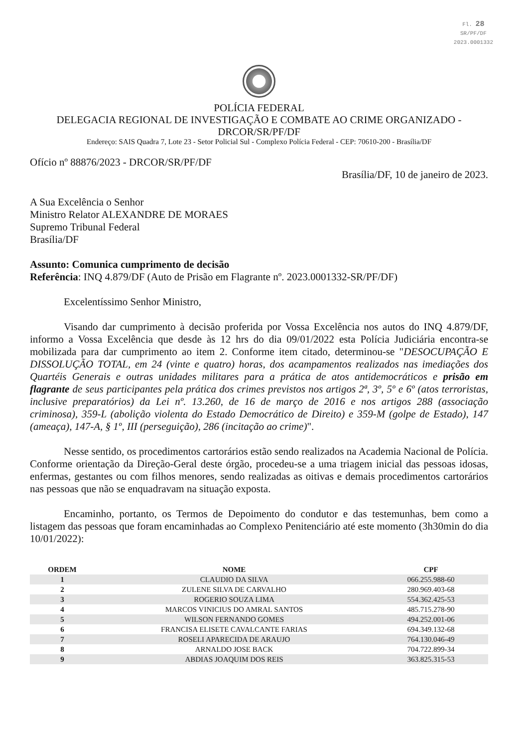Fl. 28
SR/PF/DF
2023.0001332
POLÍCIA FEDERAL
DELEGACIA REGIONAL DE INVESTIGAÇÃO E COMBATE AO CRIME ORGANIZADO -
DRCOR/SR/PF/DF
Endereço: SAIS Quadra 7, Lote 23 - Setor Policial Sul - Complexo Polícia Federal - CEP: 70610-200 - Brasília/DF
Ofício nº 88876/2023 - DRCOR/SR/PF/DF
Brasília/DF, 10 de janeiro de 2023.
A Sua Excelência o Senhor
Ministro Relator ALEXANDRE DE MORAES
Supremo Tribunal Federal
Brasília/DF
Assunto: Comunica cumprimento de decisão
Referência: INQ 4.879/DF (Auto de Prisão em Flagrante nº. 2023.0001332-SR/PF/DF)
Excelentíssimo Senhor Ministro,
Visando dar cumprimento à decisão proferida por Vossa Excelência nos autos do INQ 4.879/DF, informo a Vossa Excelência que desde às 12 hrs do dia 09/01/2022 esta Polícia Judiciária encontra-se mobilizada para dar cumprimento ao item 2. Conforme item citado, determinou-se "DESOCUPAÇÃO E DISSOLUÇÃO TOTAL, em 24 (vinte e quatro) horas, dos acampamentos realizados nas imediações dos Quartéis Generais e outras unidades militares para a prática de atos antidemocráticos e prisão em flagrante de seus participantes pela prática dos crimes previstos nos artigos 2ª, 3º, 5º e 6º (atos terroristas, inclusive preparatórios) da Lei nº. 13.260, de 16 de março de 2016 e nos artigos 288 (associação criminosa), 359-L (abolição violenta do Estado Democrático de Direito) e 359-M (golpe de Estado), 147 (ameaça), 147-A, § 1º, III (perseguição), 286 (incitação ao crime)".
Nesse sentido, os procedimentos cartorários estão sendo realizados na Academia Nacional de Polícia. Conforme orientação da Direção-Geral deste órgão, procedeu-se a uma triagem inicial das pessoas idosas, enfermas, gestantes ou com filhos menores, sendo realizadas as oitivas e demais procedimentos cartorários nas pessoas que não se enquadravam na situação exposta.
Encaminho, portanto, os Termos de Depoimento do condutor e das testemunhas, bem como a listagem das pessoas que foram encaminhadas ao Complexo Penitenciário até este momento (3h30min do dia 10/01/2022):
| ORDEM | NOME | CPF |
| --- | --- | --- |
| 1 | CLAUDIO DA SILVA | 066.255.988-60 |
| 2 | ZULENE SILVA DE CARVALHO | 280.969.403-68 |
| 3 | ROGERIO SOUZA LIMA | 554.362.425-53 |
| 4 | MARCOS VINICIUS DO AMRAL SANTOS | 485.715.278-90 |
| 5 | WILSON FERNANDO GOMES | 494.252.001-06 |
| 6 | FRANCISA ELISETE CAVALCANTE FARIAS | 694.349.132-68 |
| 7 | ROSELI APARECIDA DE ARAUJO | 764.130.046-49 |
| 8 | ARNALDO JOSE BACK | 704.722.899-34 |
| 9 | ABDIAS JOAQUIM DOS REIS | 363.825.315-53 |